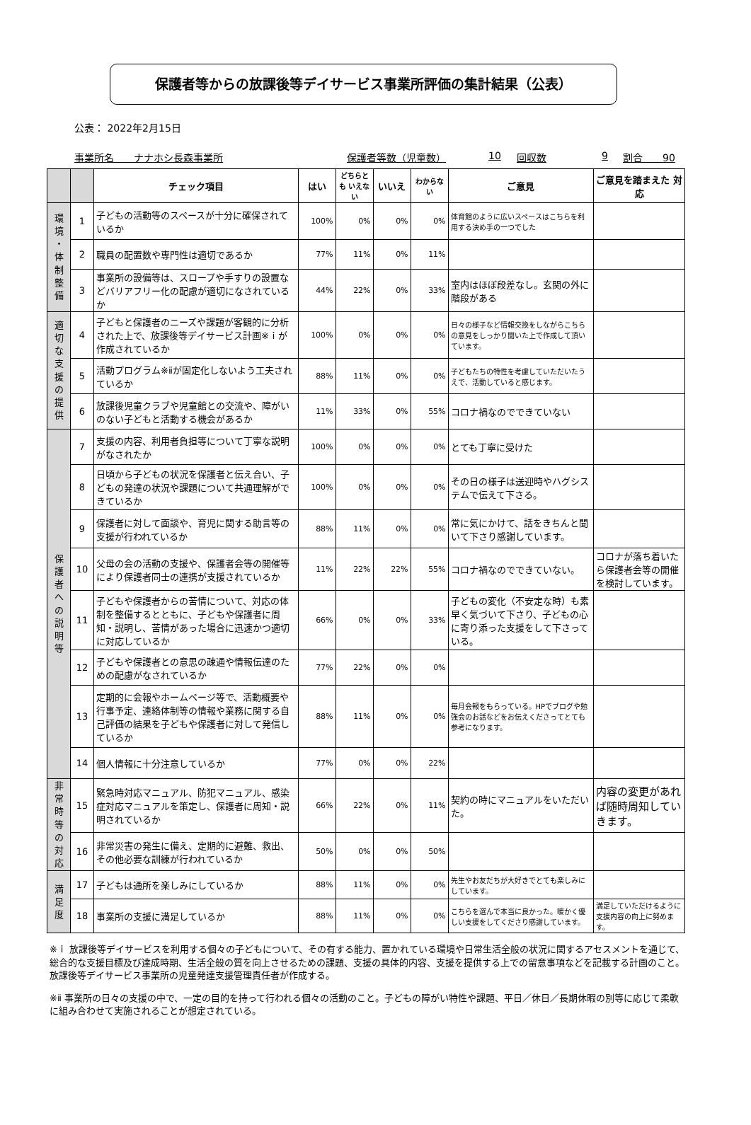保護者等からの放課後等デイサービス事業所評価の集計結果（公表）
公表： 2022年2月15日
事業所名　　ナナホシ長森事業所 保護者等数（児童数） 10 回収数 9 割合　　90
| | | チェック項目 | はい | どちらとも いえない | いいえ | わからない | ご意見 | ご意見を踏まえた 対応 |
| --- | --- | --- | --- | --- | --- | --- | --- | --- |
| 環 境 ・ 体 制 整 備 | 1 | 子どもの活動等のスペースが十分に確保されているか | 100% | 0% | 0% | 0% | 体育館のように広いスペースはこちらを利用する決め手の一つでした | |
| | 2 | 職員の配置数や専門性は適切であるか | 77% | 11% | 0% | 11% | | |
| | 3 | 事業所の設備等は、スロープや手すりの設置などバリアフリー化の配慮が適切になされているか | 44% | 22% | 0% | 33% | 室内はほぼ段差なし。玄関の外に階段がある | |
| 適 切 な 支 援 の 提 供 | 4 | 子どもと保護者のニーズや課題が客観的に分析された上で、放課後等デイサービス計画※ｉが作成されているか | 100% | 0% | 0% | 0% | 日々の様子など情報交換をしながらこちらの意見をしっかり聞いた上で作成して頂いています。 | |
| | 5 | 活動プログラム※ⅱが固定化しないよう工夫されているか | 88% | 11% | 0% | 0% | 子どもたちの特性を考慮していただいたうえで、活動していると感じます。 | |
| | 6 | 放課後児童クラブや児童館との交流や、障がいのない子どもと活動する機会があるか | 11% | 33% | 0% | 55% | コロナ禍なのでできていない | |
| 保 護 者 へ の 説 明 等 | 7 | 支援の内容、利用者負担等について丁寧な説明がなされたか | 100% | 0% | 0% | 0% | とても丁寧に受けた | |
| | 8 | 日頃から子どもの状況を保護者と伝え合い、子どもの発達の状況や課題について共通理解ができているか | 100% | 0% | 0% | 0% | その日の様子は送迎時やハグシステムで伝えて下さる。 | |
| | 9 | 保護者に対して面談や、育児に関する助言等の支援が行われているか | 88% | 11% | 0% | 0% | 常に気にかけて、話をきちんと聞いて下さり感謝しています。 | |
| | 10 | 父母の会の活動の支援や、保護者会等の開催等により保護者同士の連携が支援されているか | 11% | 22% | 22% | 55% | コロナ禍なのでできていない。 | コロナが落ち着いたら保護者会等の開催を検討しています。 |
| | 11 | 子どもや保護者からの苦情について、対応の体制を整備するとともに、子どもや保護者に周知・説明し、苦情があった場合に迅速かつ適切に対応しているか | 66% | 0% | 0% | 33% | 子どもの変化（不安定な時）も素早く気づいて下さり、子どもの心に寄り添った支援をして下さっている。 | |
| | 12 | 子どもや保護者との意思の疎通や情報伝達のための配慮がなされているか | 77% | 22% | 0% | 0% | | |
| | 13 | 定期的に会報やホームページ等で、活動概要や行事予定、連絡体制等の情報や業務に関する自己評価の結果を子どもや保護者に対して発信しているか | 88% | 11% | 0% | 0% | 毎月会報をもらっている。HPでブログや勉強会のお話などをお伝えくださってとても参考になります。 | |
| | 14 | 個人情報に十分注意しているか | 77% | 0% | 0% | 22% | | |
| 非 常 時 等 の 対 応 | 15 | 緊急時対応マニュアル、防犯マニュアル、感染症対応マニュアルを策定し、保護者に周知・説明されているか | 66% | 22% | 0% | 11% | 契約の時にマニュアルをいただいた。 | 内容の変更があれば随時周知していきます。 |
| | 16 | 非常災害の発生に備え、定期的に避難、救出、その他必要な訓練が行われているか | 50% | 0% | 0% | 50% | | |
| 満 足 度 | 17 | 子どもは通所を楽しみにしているか | 88% | 11% | 0% | 0% | 先生やお友だちが大好きでとても楽しみにしています。 | |
| | 18 | 事業所の支援に満足しているか | 88% | 11% | 0% | 0% | こちらを選んで本当に良かった。暖かく優しい支援をしてくださり感謝しています。 | 満足していただけるように支援内容の向上に努めます。 |
※ｉ 放課後等デイサービスを利用する個々の子どもについて、その有する能力、置かれている環境や日常生活全般の状況に関するアセスメントを通じて、総合的な支援目標及び達成時期、生活全般の質を向上させるための課題、支援の具体的内容、支援を提供する上での留意事項などを記載する計画のこと。放課後等デイサービス事業所の児童発達支援管理責任者が作成する。
※ⅱ 事業所の日々の支援の中で、一定の目的を持って行われる個々の活動のこと。子どもの障がい特性や課題、平日／休日／長期休暇の別等に応じて柔軟に組み合わせて実施されることが想定されている。